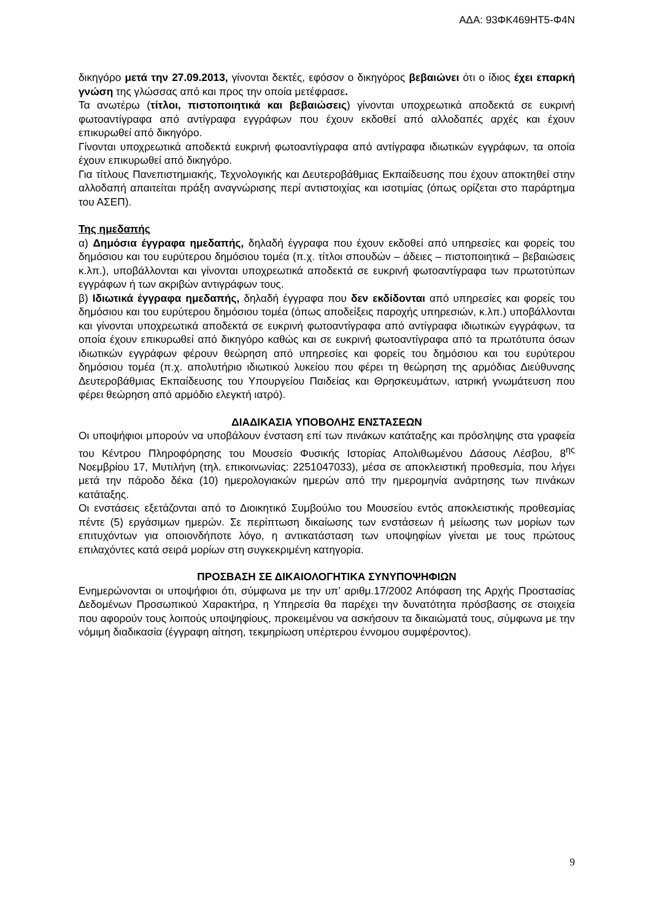ΑΔΑ: 93ΦΚ469ΗΤ5-Φ4Ν
δικηγόρο μετά την 27.09.2013, γίνονται δεκτές, εφόσον ο δικηγόρος βεβαιώνει ότι ο ίδιος έχει επαρκή γνώση της γλώσσας από και προς την οποία μετέφρασε.
Τα ανωτέρω (τίτλοι, πιστοποιητικά και βεβαιώσεις) γίνονται υποχρεωτικά αποδεκτά σε ευκρινή φωτοαντίγραφα από αντίγραφα εγγράφων που έχουν εκδοθεί από αλλοδαπές αρχές και έχουν επικυρωθεί από δικηγόρο.
Γίνονται υποχρεωτικά αποδεκτά ευκρινή φωτοαντίγραφα από αντίγραφα ιδιωτικών εγγράφων, τα οποία έχουν επικυρωθεί από δικηγόρο.
Για τίτλους Πανεπιστημιακής, Τεχνολογικής και Δευτεροβάθμιας Εκπαίδευσης που έχουν αποκτηθεί στην αλλοδαπή απαιτείται πράξη αναγνώρισης περί αντιστοιχίας και ισοτιμίας (όπως ορίζεται στο παράρτημα του ΑΣΕΠ).
Της ημεδαπής
α) Δημόσια έγγραφα ημεδαπής, δηλαδή έγγραφα που έχουν εκδοθεί από υπηρεσίες και φορείς του δημόσιου και του ευρύτερου δημόσιου τομέα (π.χ. τίτλοι σπουδών – άδειες – πιστοποιητικά – βεβαιώσεις κ.λπ.), υποβάλλονται και γίνονται υποχρεωτικά αποδεκτά σε ευκρινή φωτοαντίγραφα των πρωτοτύπων εγγράφων ή των ακριβών αντιγράφων τους.
β) Ιδιωτικά έγγραφα ημεδαπής, δηλαδή έγγραφα που δεν εκδίδονται από υπηρεσίες και φορείς του δημόσιου και του ευρύτερου δημόσιου τομέα (όπως αποδείξεις παροχής υπηρεσιών, κ.λπ.) υποβάλλονται και γίνονται υποχρεωτικά αποδεκτά σε ευκρινή φωτοαντίγραφα από αντίγραφα ιδιωτικών εγγράφων, τα οποία έχουν επικυρωθεί από δικηγόρο καθώς και σε ευκρινή φωτοαντίγραφα από τα πρωτότυπα όσων ιδιωτικών εγγράφων φέρουν θεώρηση από υπηρεσίες και φορείς του δημόσιου και του ευρύτερου δημόσιου τομέα (π.χ. απολυτήριο ιδιωτικού λυκείου που φέρει τη θεώρηση της αρμόδιας Διεύθυνσης Δευτεροβάθμιας Εκπαίδευσης του Υπουργείου Παιδείας και Θρησκευμάτων, ιατρική γνωμάτευση που φέρει θεώρηση από αρμόδιο ελεγκτή ιατρό).
ΔΙΑΔΙΚΑΣΙΑ ΥΠΟΒΟΛΗΣ ΕΝΣΤΑΣΕΩΝ
Οι υποψήφιοι μπορούν να υποβάλουν ένσταση επί των πινάκων κατάταξης και πρόσληψης στα γραφεία του Κέντρου Πληροφόρησης του Μουσείο Φυσικής Ιστορίας Απολιθωμένου Δάσους Λέσβου, 8<sup>ης</sup> Νοεμβρίου 17, Μυτιλήνη (τηλ. επικοινωνίας: 2251047033), μέσα σε αποκλειστική προθεσμία, που λήγει μετά την πάροδο δέκα (10) ημερολογιακών ημερών από την ημερομηνία ανάρτησης των πινάκων κατάταξης.
Οι ενστάσεις εξετάζονται από το Διοικητικό Συμβούλιο του Μουσείου εντός αποκλειστικής προθεσμίας πέντε (5) εργάσιμων ημερών. Σε περίπτωση δικαίωσης των ενστάσεων ή μείωσης των μορίων των επιτυχόντων για οποιονδήποτε λόγο, η αντικατάσταση των υποψηφίων γίνεται με τους πρώτους επιλαχόντες κατά σειρά μορίων στη συγκεκριμένη κατηγορία.
ΠΡΟΣΒΑΣΗ ΣΕ ΔΙΚΑΙΟΛΟΓΗΤΙΚΑ ΣΥΝΥΠΟΨΗΦΙΩΝ
Ενημερώνονται οι υποψήφιοι ότι, σύμφωνα με την υπ’ αριθμ.17/2002 Απόφαση της Αρχής Προστασίας Δεδομένων Προσωπικού Χαρακτήρα, η Υπηρεσία θα παρέχει την δυνατότητα πρόσβασης σε στοιχεία που αφορούν τους λοιπούς υποψηφίους, προκειμένου να ασκήσουν τα δικαιώματά τους, σύμφωνα με την νόμιμη διαδικασία (έγγραφη αίτηση, τεκμηρίωση υπέρτερου έννομου συμφέροντος).
9